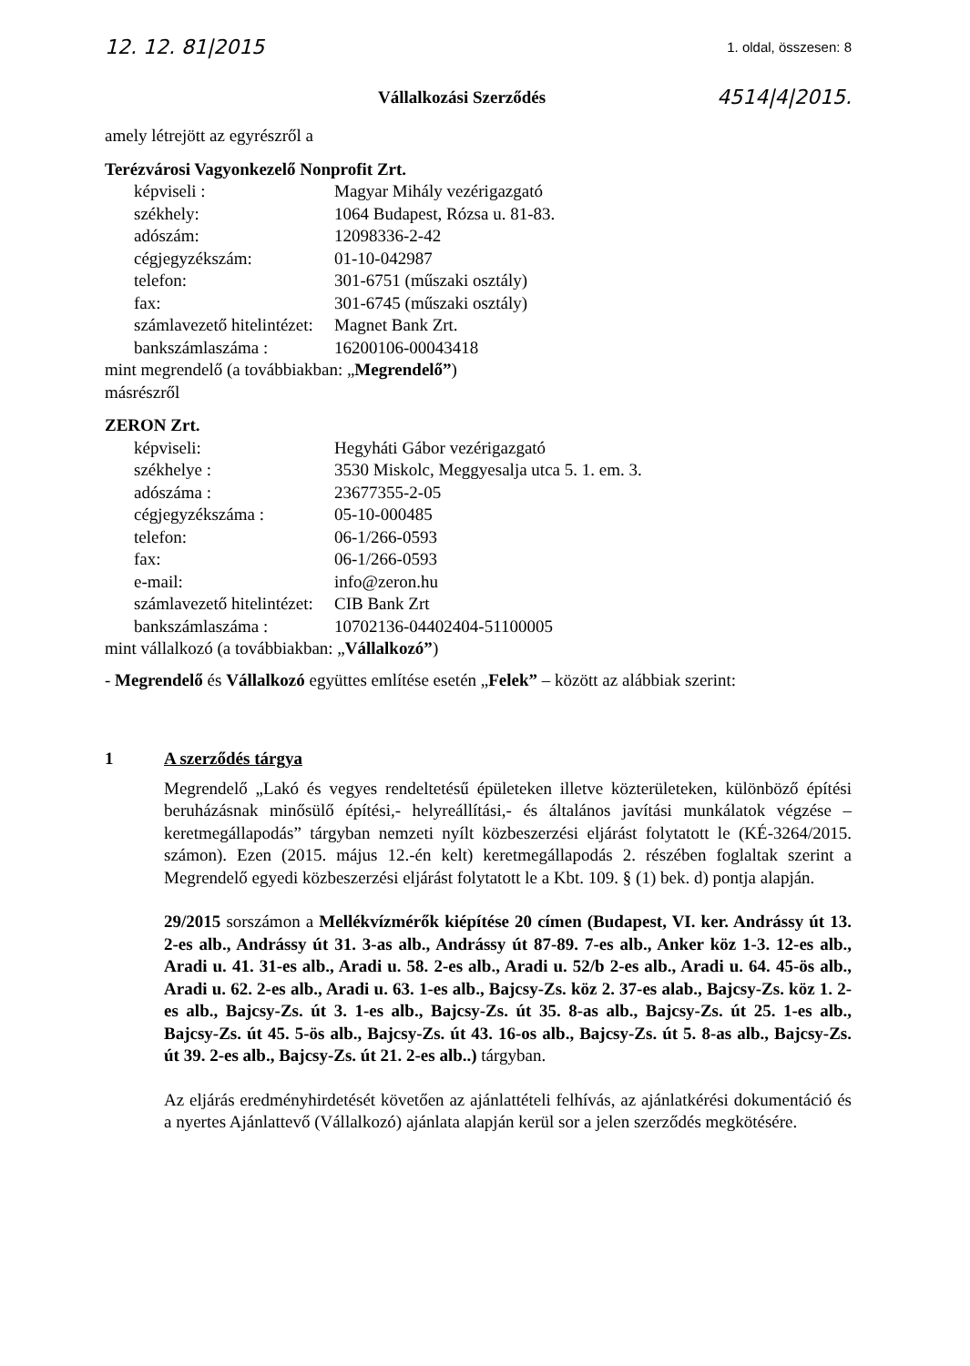12. 12. 81|2015 1. oldal, összesen: 8
Vállalkozási Szerződés 4514|4|2015.
amely létrejött az egyrészről a
Terézvárosi Vagyonkezelő Nonprofit Zrt.
| képviseli : | Magyar Mihály vezérigazgató |
| székhely: | 1064 Budapest, Rózsa u. 81-83. |
| adószám: | 12098336-2-42 |
| cégjegyzékszám: | 01-10-042987 |
| telefon: | 301-6751 (műszaki osztály) |
| fax: | 301-6745 (műszaki osztály) |
| számlavezető hitelintézet: | Magnet Bank Zrt. |
| bankszámlaszáma : | 16200106-00043418 |
mint megrendelő (a továbbiakban: „Megrendelő”)
másrészről
ZERON Zrt.
| képviseli: | Hegyháti Gábor vezérigazgató |
| székhelye : | 3530 Miskolc, Meggyesalja utca 5. 1. em. 3. |
| adószáma : | 23677355-2-05 |
| cégjegyzékszáma : | 05-10-000485 |
| telefon: | 06-1/266-0593 |
| fax: | 06-1/266-0593 |
| e-mail: | info@zeron.hu |
| számlavezető hitelintézet: | CIB Bank Zrt |
| bankszámlaszáma : | 10702136-04402404-51100005 |
mint vállalkozó (a továbbiakban: „Vállalkozó”)
- Megrendelő és Vállalkozó együttes említése esetén „Felek” – között az alábbiak szerint:
1 A szerződés tárgya
Megrendelő „Lakó és vegyes rendeltetésű épületeken illetve közterületeken, különböző építési beruházásnak minősülő építési,- helyreállítási,- és általános javítási munkálatok végzése –keretmegállapodás” tárgyban nemzeti nyílt közbeszerzési eljárást folytatott le (KÉ-3264/2015. számon). Ezen (2015. május 12.-én kelt) keretmegállapodás 2. részében foglaltak szerint a Megrendelő egyedi közbeszerzési eljárást folytatott le a Kbt. 109. § (1) bek. d) pontja alapján.
29/2015 sorszámon a Mellékvízmérők kiépítése 20 címen (Budapest, VI. ker. Andrássy út 13. 2-es alb., Andrássy út 31. 3-as alb., Andrássy út 87-89. 7-es alb., Anker köz 1-3. 12-es alb., Aradi u. 41. 31-es alb., Aradi u. 58. 2-es alb., Aradi u. 52/b 2-es alb., Aradi u. 64. 45-ös alb., Aradi u. 62. 2-es alb., Aradi u. 63. 1-es alb., Bajcsy-Zs. köz 2. 37-es alab., Bajcsy-Zs. köz 1. 2-es alb., Bajcsy-Zs. út 3. 1-es alb., Bajcsy-Zs. út 35. 8-as alb., Bajcsy-Zs. út 25. 1-es alb., Bajcsy-Zs. út 45. 5-ös alb., Bajcsy-Zs. út 43. 16-os alb., Bajcsy-Zs. út 5. 8-as alb., Bajcsy-Zs. út 39. 2-es alb., Bajcsy-Zs. út 21. 2-es alb..) tárgyban.
Az eljárás eredményhirdetését követően az ajánlattételi felhívás, az ajánlatkérési dokumentáció és a nyertes Ajánlattevő (Vállalkozó) ajánlata alapján kerül sor a jelen szerződés megkötésére.